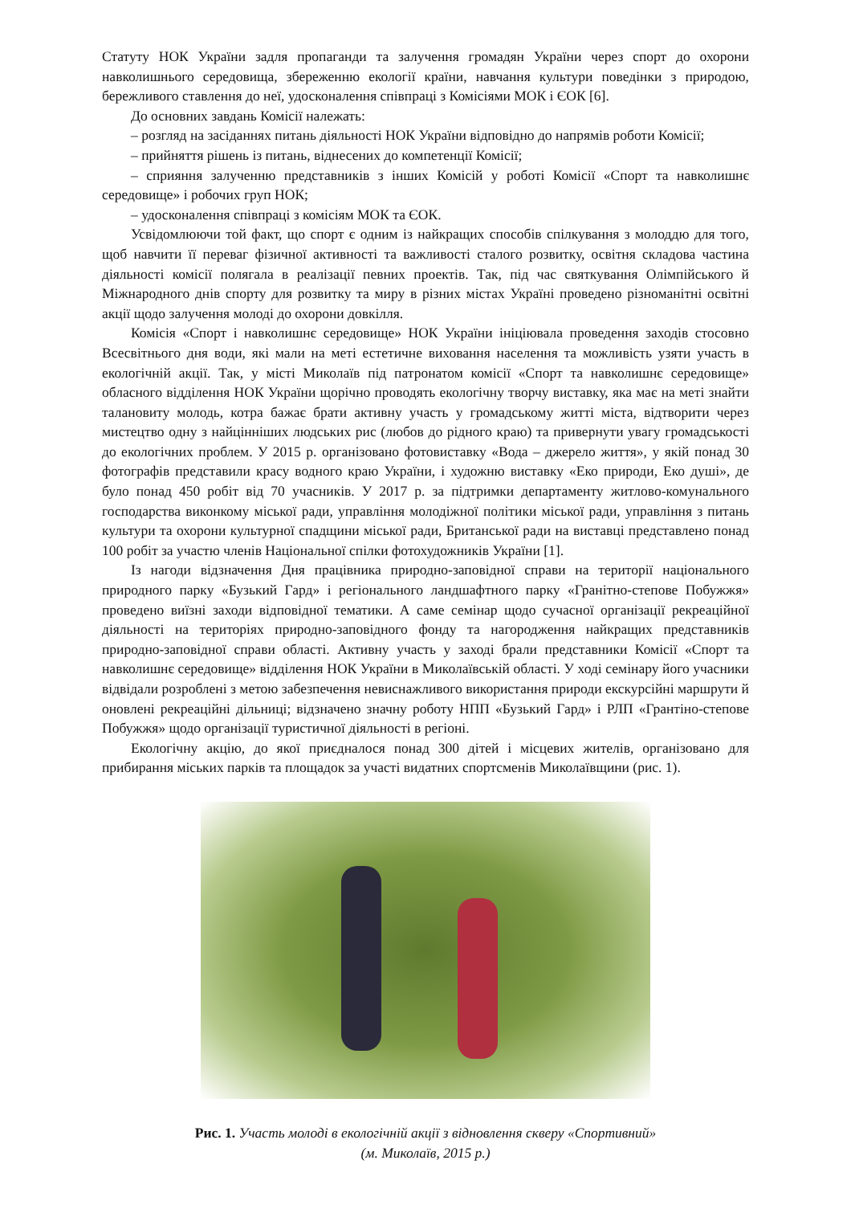Статуту НОК України задля пропаганди та залучення громадян України через спорт до охорони навколишнього середовища, збереженню екології країни, навчання культури поведінки з природою, бережливого ставлення до неї, удосконалення співпраці з Комісіями МОК і ЄОК [6].
До основних завдань Комісії належать:
– розгляд на засіданнях питань діяльності НОК України відповідно до напрямів роботи Комісії;
– прийняття рішень із питань, віднесених до компетенції Комісії;
– сприяння залученню представників з інших Комісій у роботі Комісії «Спорт та навколишнє середовище» і робочих груп НОК;
– удосконалення співпраці з комісіям МОК та ЄОК.
Усвідомлюючи той факт, що спорт є одним із найкращих способів спілкування з молоддю для того, щоб навчити її переваг фізичної активності та важливості сталого розвитку, освітня складова частина діяльності комісії полягала в реалізації певних проектів. Так, під час святкування Олімпійського й Міжнародного днів спорту для розвитку та миру в різних містах Україні проведено різноманітні освітні акції щодо залучення молоді до охорони довкілля.
Комісія «Спорт і навколишнє середовище» НОК України ініціювала проведення заходів стосовно Всесвітнього дня води, які мали на меті естетичне виховання населення та можливість узяти участь в екологічній акції. Так, у місті Миколаїв під патронатом комісії «Спорт та навколишнє середовище» обласного відділення НОК України щорічно проводять екологічну творчу виставку, яка має на меті знайти талановиту молодь, котра бажає брати активну участь у громадському житті міста, відтворити через мистецтво одну з найцінніших людських рис (любов до рідного краю) та привернути увагу громадськості до екологічних проблем. У 2015 р. організовано фотовиставку «Вода – джерело життя», у якій понад 30 фотографів представили красу водного краю України, і художню виставку «Еко природи, Еко душі», де було понад 450 робіт від 70 учасників. У 2017 р. за підтримки департаменту житлово-комунального господарства виконкому міської ради, управління молодіжної політики міської ради, управління з питань культури та охорони культурної спадщини міської ради, Британської ради на виставці представлено понад 100 робіт за участю членів Національної спілки фотохудожників України [1].
Із нагоди відзначення Дня працівника природно-заповідної справи на території національного природного парку «Бузький Гард» і регіонального ландшафтного парку «Гранітно-степове Побужжя» проведено виїзні заходи відповідної тематики. А саме семінар щодо сучасної організації рекреаційної діяльності на територіях природно-заповідного фонду та нагородження найкращих представників природно-заповідної справи області. Активну участь у заході брали представники Комісії «Спорт та навколишнє середовище» відділення НОК України в Миколаївській області. У ході семінару його учасники відвідали розроблені з метою забезпечення невиснажливого використання природи екскурсійні маршрути й оновлені рекреаційні дільниці; відзначено значну роботу НПП «Бузький Гард» і РЛП «Грантіно-степове Побужжя» щодо організації туристичної діяльності в регіоні.
Екологічну акцію, до якої приєдналося понад 300 дітей і місцевих жителів, організовано для прибирання міських парків та площадок за участі видатних спортсменів Миколаївщини (рис. 1).
Рис. 1. Участь молоді в екологічній акції з відновлення скверу «Спортивний»
(м. Миколаїв, 2015 р.)